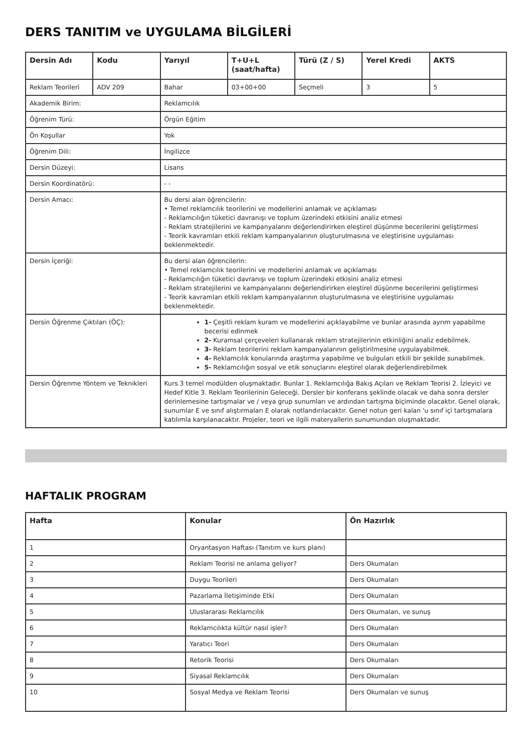DERS TANITIM ve UYGULAMA BİLGİLERİ
| Dersin Adı | Kodu | Yarıyıl | T+U+L (saat/hafta) | Türü (Z / S) | Yerel Kredi | AKTS |
| --- | --- | --- | --- | --- | --- | --- |
| Reklam Teorileri | ADV 209 | Bahar | 03+00+00 | Seçmeli | 3 | 5 |
| Akademik Birim: | | Reklamcılık | | | | |
| Öğrenim Türü: | | Örgün Eğitim | | | | |
| Ön Koşullar | | Yok | | | | |
| Öğrenim Dili: | | İngilizce | | | | |
| Dersin Düzeyi: | | Lisans | | | | |
| Dersin Koordinatörü: | | - - | | | | |
| Dersin Amacı: | | Bu dersi alan öğrencilerin: • Temel reklamcılık teorilerini ve modellerini anlamak ve açıklaması - Reklamcılığın tüketici davranışı ve toplum üzerindeki etkisini analiz etmesi - Reklam stratejilerini ve kampanyalarını değerlendirirken eleştirel düşünme becerilerini geliştirmesi - Teorik kavramları etkili reklam kampanyalarının oluşturulmasına ve eleştirisine uygulaması beklenmektedir. | | | | |
| Dersin İçeriği: | | Bu dersi alan öğrencilerin: • Temel reklamcılık teorilerini ve modellerini anlamak ve açıklaması - Reklamcılığın tüketici davranışı ve toplum üzerindeki etkisini analiz etmesi - Reklam stratejilerini ve kampanyalarını değerlendirirken eleştirel düşünme becerilerini geliştirmesi - Teorik kavramları etkili reklam kampanyalarının oluşturulmasına ve eleştirisine uygulaması beklenmektedir. | | | | |
| Dersin Öğrenme Çıktıları (ÖÇ): | | 1- Çeşitli reklam kuram ve modellerini açıklayabilme ve bunlar arasında ayrım yapabilme becerisi edinmek 2- Kuramsal çerçeveleri kullanarak reklam stratejilerinin etkinliğini analiz edebilmek. 3- Reklam teorilerini reklam kampanyalarının geliştirilmesine uygulayabilmek. 4- Reklamcılık konularında araştırma yapabilme ve bulguları etkili bir şekilde sunabilmek. 5- Reklamcılığın sosyal ve etik sonuçlarını eleştirel olarak değerlendirebilmek | | | | |
| Dersin Öğrenme Yöntem ve Teknikleri | | Kurs 3 temel modülden oluşmaktadır. Bunlar 1. Reklamcılığa Bakış Açıları ve Reklam Teorisi 2. İzleyici ve Hedef Kitle 3. Reklam Teorilerinin Geleceği. Dersler bir konferans şeklinde olacak ve daha sonra dersler derinlemesine tartışmalar ve / veya grup sunumları ve ardından tartışma biçiminde olacaktır. Genel olarak, sunumlar E ve sınıf alıştırmaları E olarak notlandırılacaktır. Genel notun geri kalan 'u sınıf içi tartışmalara katılımla karşılanacaktır. Projeler, teori ve ilgili materyallerin sunumundan oluşmaktadır. | | | | |
HAFTALIK PROGRAM
| Hafta | Konular | Ön Hazırlık |
| --- | --- | --- |
| 1 | Oryantasyon Haftası (Tanıtım ve kurs planı) | |
| 2 | Reklam Teorisi ne anlama geliyor? | Ders Okumaları |
| 3 | Duygu Teorileri | Ders Okumaları |
| 4 | Pazarlama İletişiminde Etki | Ders Okumaları |
| 5 | Uluslararası Reklamcılık | Ders Okumaları, ve sunuş |
| 6 | Reklamcılıkta kültür nasıl işler? | Ders Okumaları |
| 7 | Yaratıcı Teori | Ders Okumaları |
| 8 | Retorik Teorisi | Ders Okumaları |
| 9 | Siyasal Reklamcılık | Ders Okumaları |
| 10 | Sosyal Medya ve Reklam Teorisi | Ders Okumaları ve sunuş |